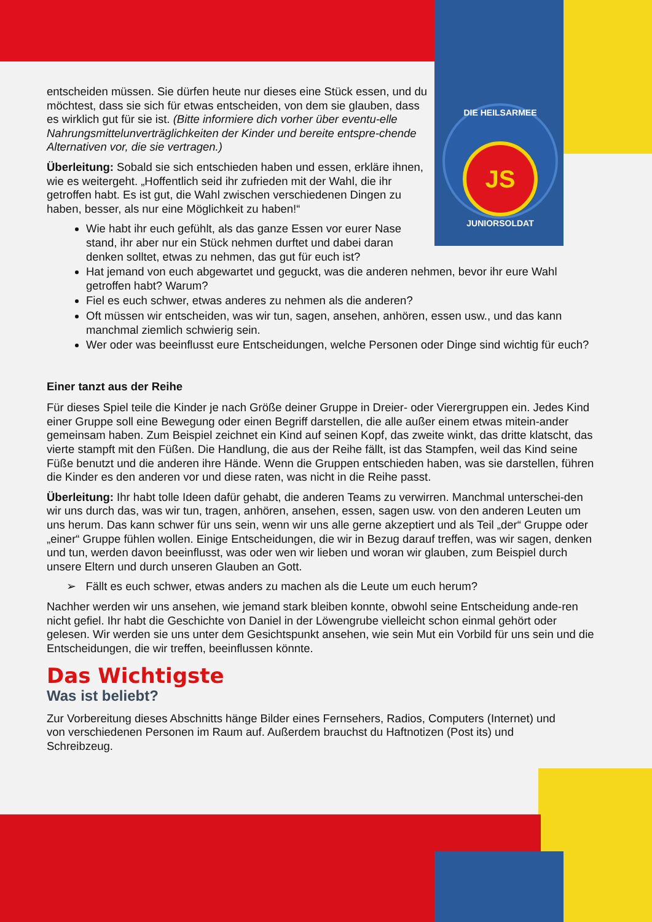DIE HEILSARMEE
JS
JUNIORSOLDAT
entscheiden müssen. Sie dürfen heute nur dieses eine Stück essen, und du möchtest, dass sie sich für etwas entscheiden, von dem sie glauben, dass es wirklich gut für sie ist. (Bitte informiere dich vorher über eventu-elle Nahrungsmittelunverträglichkeiten der Kinder und bereite entspre-chende Alternativen vor, die sie vertragen.)
Überleitung: Sobald sie sich entschieden haben und essen, erkläre ihnen, wie es weitergeht. „Hoffentlich seid ihr zufrieden mit der Wahl, die ihr getroffen habt. Es ist gut, die Wahl zwischen verschiedenen Dingen zu haben, besser, als nur eine Möglichkeit zu haben!“
Wie habt ihr euch gefühlt, als das ganze Essen vor eurer Nase stand, ihr aber nur ein Stück nehmen durftet und dabei daran denken solltet, etwas zu nehmen, das gut für euch ist?
Hat jemand von euch abgewartet und geguckt, was die anderen nehmen, bevor ihr eure Wahl getroffen habt? Warum?
Fiel es euch schwer, etwas anderes zu nehmen als die anderen?
Oft müssen wir entscheiden, was wir tun, sagen, ansehen, anhören, essen usw., und das kann manchmal ziemlich schwierig sein.
Wer oder was beeinflusst eure Entscheidungen, welche Personen oder Dinge sind wichtig für euch?
Einer tanzt aus der Reihe
Für dieses Spiel teile die Kinder je nach Größe deiner Gruppe in Dreier- oder Vierergruppen ein. Jedes Kind einer Gruppe soll eine Bewegung oder einen Begriff darstellen, die alle außer einem etwas mitein-ander gemeinsam haben. Zum Beispiel zeichnet ein Kind auf seinen Kopf, das zweite winkt, das dritte klatscht, das vierte stampft mit den Füßen. Die Handlung, die aus der Reihe fällt, ist das Stampfen, weil das Kind seine Füße benutzt und die anderen ihre Hände. Wenn die Gruppen entschieden haben, was sie darstellen, führen die Kinder es den anderen vor und diese raten, was nicht in die Reihe passt.
Überleitung: Ihr habt tolle Ideen dafür gehabt, die anderen Teams zu verwirren. Manchmal unterschei-den wir uns durch das, was wir tun, tragen, anhören, ansehen, essen, sagen usw. von den anderen Leuten um uns herum. Das kann schwer für uns sein, wenn wir uns alle gerne akzeptiert und als Teil „der“ Gruppe oder „einer“ Gruppe fühlen wollen. Einige Entscheidungen, die wir in Bezug darauf treffen, was wir sagen, denken und tun, werden davon beeinflusst, was oder wen wir lieben und woran wir glauben, zum Beispiel durch unsere Eltern und durch unseren Glauben an Gott.
➢ Fällt es euch schwer, etwas anders zu machen als die Leute um euch herum?
Nachher werden wir uns ansehen, wie jemand stark bleiben konnte, obwohl seine Entscheidung ande-ren nicht gefiel. Ihr habt die Geschichte von Daniel in der Löwengrube vielleicht schon einmal gehört oder gelesen. Wir werden sie uns unter dem Gesichtspunkt ansehen, wie sein Mut ein Vorbild für uns sein und die Entscheidungen, die wir treffen, beeinflussen könnte.
Das Wichtigste
Was ist beliebt?
Zur Vorbereitung dieses Abschnitts hänge Bilder eines Fernsehers, Radios, Computers (Internet) und von verschiedenen Personen im Raum auf. Außerdem brauchst du Haftnotizen (Post its) und Schreibzeug.